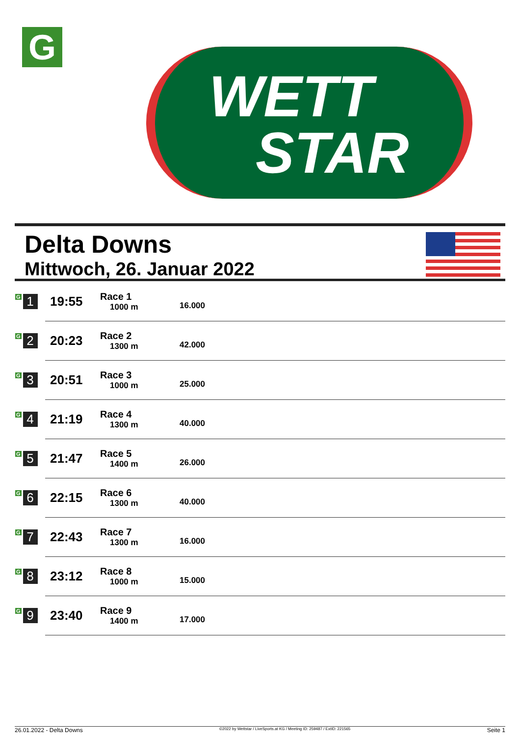G
WETT
STAR
Delta Downs
Mittwoch, 26. Januar 2022
| G 1 | 19:55 | Race 1 1000 m | 16.000 |
| G 2 | 20:23 | Race 2 1300 m | 42.000 |
| G 3 | 20:51 | Race 3 1000 m | 25.000 |
| G 4 | 21:19 | Race 4 1300 m | 40.000 |
| G 5 | 21:47 | Race 5 1400 m | 26.000 |
| G 6 | 22:15 | Race 6 1300 m | 40.000 |
| G 7 | 22:43 | Race 7 1300 m | 16.000 |
| G 8 | 23:12 | Race 8 1000 m | 15.000 |
| G 9 | 23:40 | Race 9 1400 m | 17.000 |
26.01.2022 - Delta Downs ©2022 by Wettstar / LiveSports.at KG / Meeting ID: 259487 / ExtID: 221565 Seite 1